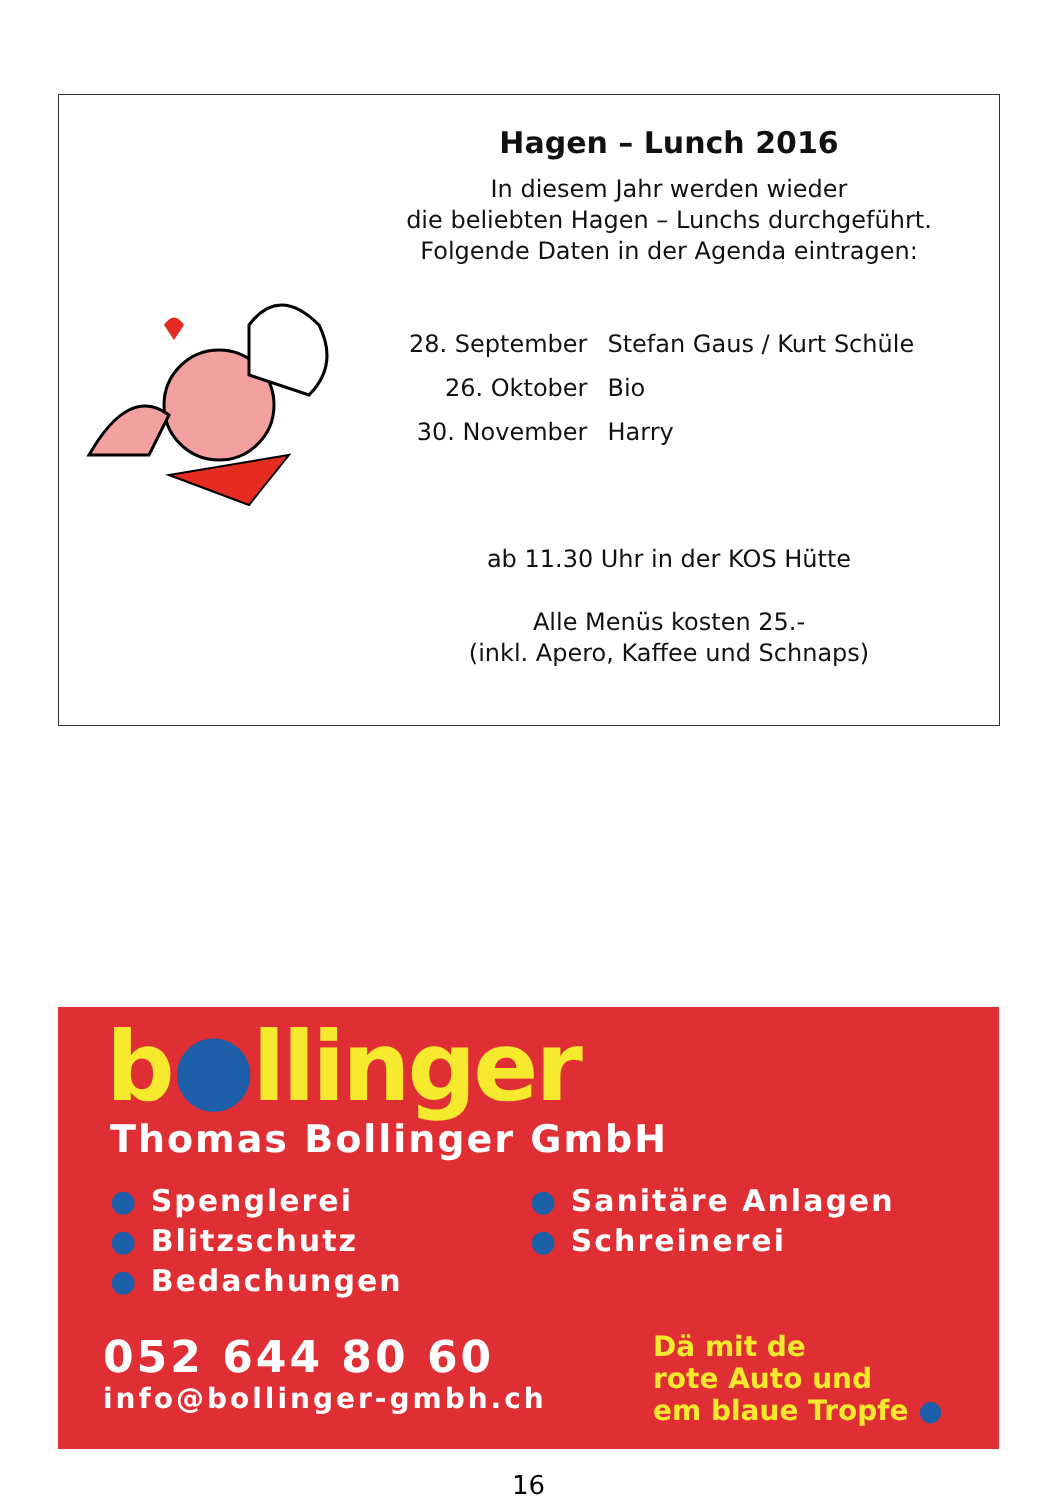Hagen – Lunch 2016
In diesem Jahr werden wieder
die beliebten Hagen – Lunchs durchgeführt.
Folgende Daten in der Agenda eintragen:
| 28. September | Stefan Gaus / Kurt Schüle |
| 26. Oktober | Bio |
| 30. November | Harry |
ab 11.30 Uhr in der KOS Hütte
Alle Menüs kosten 25.-
(inkl. Apero, Kaffee und Schnaps)
b●llinger
Thomas Bollinger GmbH
● Spenglerei
● Blitzschutz
● Bedachungen
● Sanitäre Anlagen
● Schreinerei
052 644 80 60
info@bollinger-gmbh.ch
Dä mit de
rote Auto und
em blaue Tropfe ●
16